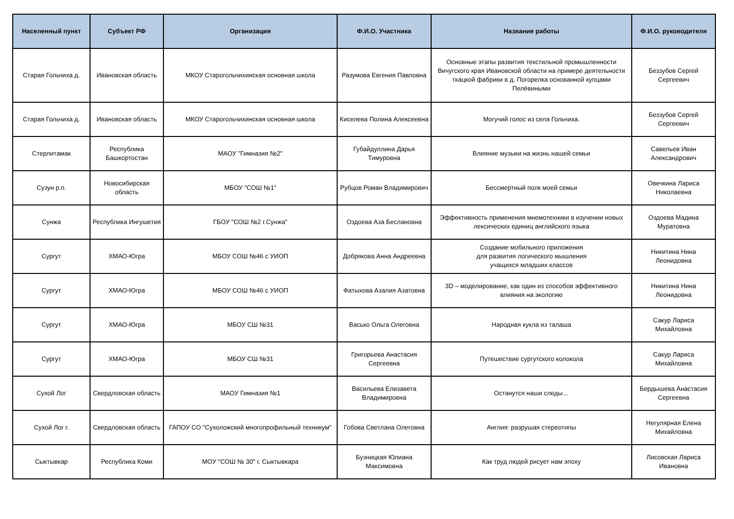| Населенный пункт | Субъект РФ | Организация | Ф.И.О. Участника | Название работы | Ф.И.О. руководителя |
| --- | --- | --- | --- | --- | --- |
| Старая Гольчиха д. | Ивановская область | МКОУ Старогольчихинская основная школа | Разумова Евгения Павловна | Основные этапы развития текстильной промышленности Вичугского края Ивановской области на примере деятельности ткацкой фабрики в д. Погорелка основанной купцами Пелёвиными | Беззубов Сергей Сергеевич |
| Старая Гольчиха д. | Ивановская область | МКОУ Старогольчихинская основная школа | Киселева Полина Алексеевна | Могучий голос из села Гольчиха. | Беззубов Сергей Сергеевич |
| Стерлитамак | Республика Башкортостан | МАОУ "Гимназия №2" | Губайдуллина Дарья Тимуровна | Влияние музыки на жизнь нашей семьи | Савельев Иван Александрович |
| Сузун р.п. | Новосибирская область | МБОУ "СОШ №1" | Рубцов Роман Владимирович | Бессмертный полк моей семьи | Овечкина Лариса Николаевна |
| Сунжа | Республика Ингушетия | ГБОУ "СОШ №2 г.Сунжа" | Оздоева Аза Беслановна | Эффективность применения мнемотехники в изучении новых лексических единиц английского языка | Оздоева Мадина Муратовна |
| Сургут | ХМАО-Югра | МБОУ СОШ №46 с УИОП | Добрякова Анна Андреевна | Создание мобильного приложения для развития логического мышления учащихся младших классов | Никитина Нина Леонидовна |
| Сургут | ХМАО-Югра | МБОУ СОШ №46 с УИОП | Фатыхова Азалия Азатовна | 3D – моделирование, как один из способов эффективного влияния на экологию | Никитина Нина Леонидовна |
| Сургут | ХМАО-Югра | МБОУ СШ №31 | Васько Ольга Олеговна | Народная кукла из талаша | Сакур Лариса Михайловна |
| Сургут | ХМАО-Югра | МБОУ СШ №31 | Григорьева Анастасия Сергеевна | Путешествие сургутского колокола | Сакур Лариса Михайловна |
| Сухой Лог | Свердловская область | МАОУ Гимназия №1 | Васильева Елизавета Владимировна | Останутся наши следы… | Бердышева Анастасия Сергеевна |
| Сухой Лог г. | Свердловская область | ГАПОУ СО "Сухоложский многопрофильный техникум" | Гобова Светлана Олеговна | Англия: разрушая стереотипы | Негулярная Елена Михайловна |
| Сыктывкар | Республика Коми | МОУ "СОШ № 30" г. Сыктывкара | Бузницкая Юлиана Максимовна | Как труд людей рисует нам эпоху | Лисовская Лариса Ивановна |